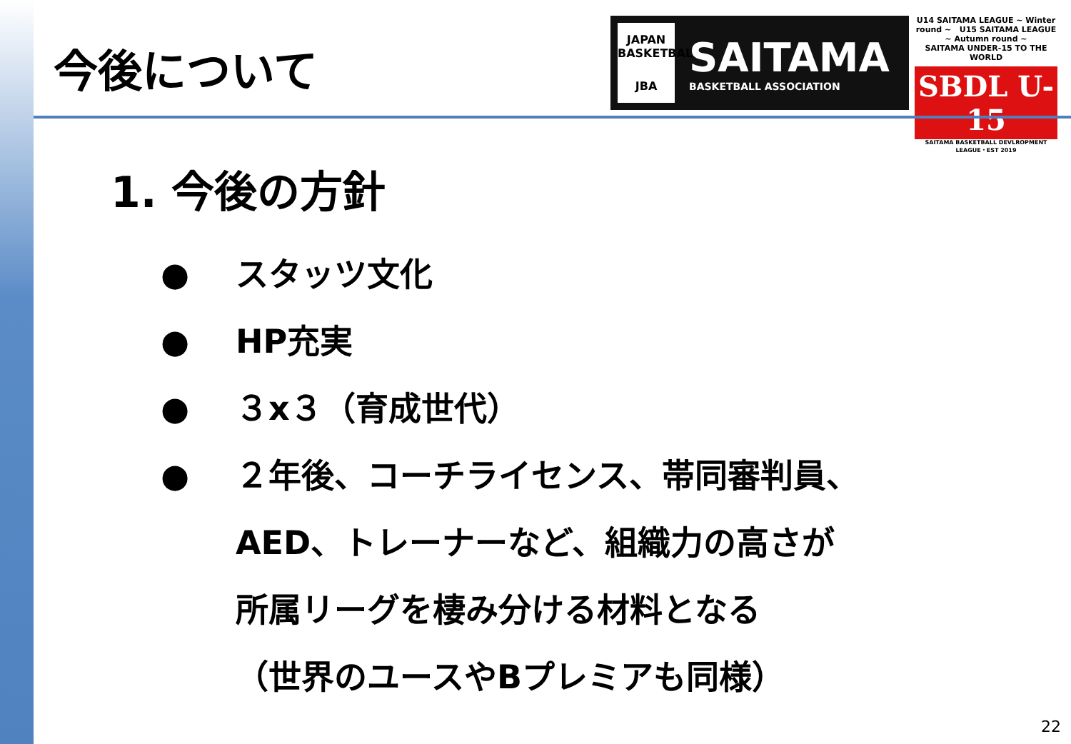今後について
JAPAN BASKETBALL
JBA
SAITAMA
BASKETBALL ASSOCIATION
U14 SAITAMA LEAGUE ~ Winter round ~ U15 SAITAMA LEAGUE ~ Autumn round ~
SAITAMA UNDER-15 TO THE WORLD
SBDL U-15
SAITAMA BASKETBALL DEVLROPMENT LEAGUE・EST 2019
1. 今後の方針
● スタッツ文化
● HP充実
● ３x３（育成世代）
● ２年後、コーチライセンス、帯同審判員、
AED、トレーナーなど、組織力の高さが
所属リーグを棲み分ける材料となる
（世界のユースやBプレミアも同様）
22